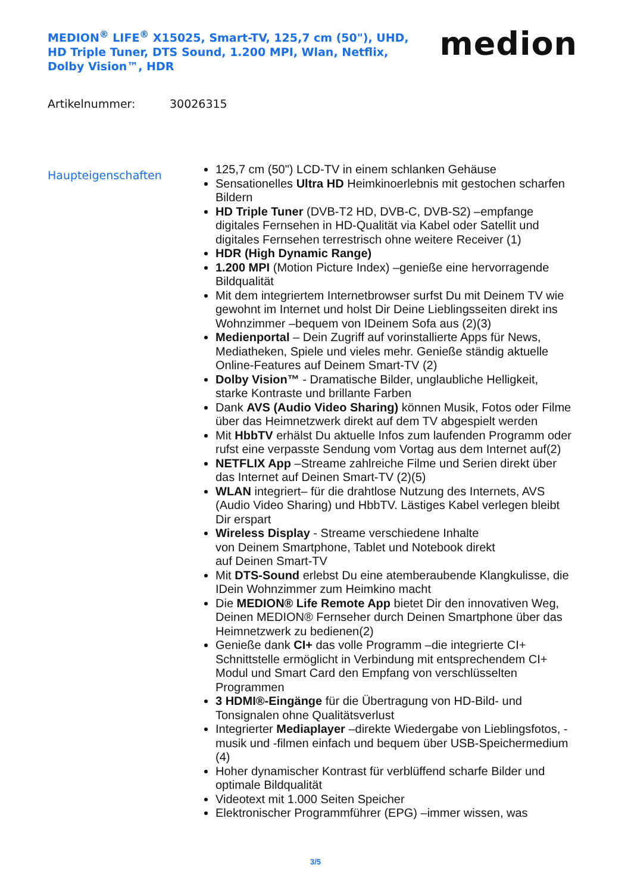MEDION<sup>®</sup> LIFE<sup>®</sup> X15025, Smart-TV, 125,7 cm (50"), UHD, HD Triple Tuner, DTS Sound, 1.200 MPI, Wlan, Netflix, Dolby Vision™, HDR
medion
Artikelnummer: 30026315
Haupteigenschaften
125,7 cm (50") LCD-TV in einem schlanken Gehäuse
Sensationelles Ultra HD Heimkinoerlebnis mit gestochen scharfen Bildern
HD Triple Tuner (DVB-T2 HD, DVB-C, DVB-S2) –empfange digitales Fernsehen in HD-Qualität via Kabel oder Satellit und digitales Fernsehen terrestrisch ohne weitere Receiver (1)
HDR (High Dynamic Range)
1.200 MPI (Motion Picture Index) –genieße eine hervorragende Bildqualität
Mit dem integriertem Internetbrowser surfst Du mit Deinem TV wie gewohnt im Internet und holst Dir Deine Lieblingsseiten direkt ins Wohnzimmer –bequem von IDeinem Sofa aus (2)(3)
Medienportal – Dein Zugriff auf vorinstallierte Apps für News, Mediatheken, Spiele und vieles mehr. Genieße ständig aktuelle Online-Features auf Deinem Smart-TV (2)
Dolby Vision™ - Dramatische Bilder, unglaubliche Helligkeit, starke Kontraste und brillante Farben
Dank AVS (Audio Video Sharing) können Musik, Fotos oder Filme über das Heimnetzwerk direkt auf dem TV abgespielt werden
Mit HbbTV erhälst Du aktuelle Infos zum laufenden Programm oder rufst eine verpasste Sendung vom Vortag aus dem Internet auf(2)
NETFLIX App –Streame zahlreiche Filme und Serien direkt über das Internet auf Deinen Smart-TV (2)(5)
WLAN integriert– für die drahtlose Nutzung des Internets, AVS (Audio Video Sharing) und HbbTV. Lästiges Kabel verlegen bleibt Dir erspart
Wireless Display - Streame verschiedene Inhalte
von Deinem Smartphone, Tablet und Notebook direkt
auf Deinen Smart-TV
Mit DTS-Sound erlebst Du eine atemberaubende Klangkulisse, die IDein Wohnzimmer zum Heimkino macht
Die MEDION® Life Remote App bietet Dir den innovativen Weg, Deinen MEDION® Fernseher durch Deinen Smartphone über das Heimnetzwerk zu bedienen(2)
Genieße dank CI+ das volle Programm –die integrierte CI+ Schnittstelle ermöglicht in Verbindung mit entsprechendem CI+ Modul und Smart Card den Empfang von verschlüsselten Programmen
3 HDMI®-Eingänge für die Übertragung von HD-Bild- und Tonsignalen ohne Qualitätsverlust
Integrierter Mediaplayer –direkte Wiedergabe von Lieblingsfotos, -musik und -filmen einfach und bequem über USB-Speichermedium (4)
Hoher dynamischer Kontrast für verblüffend scharfe Bilder und optimale Bildqualität
Videotext mit 1.000 Seiten Speicher
Elektronischer Programmführer (EPG) –immer wissen, was
3/5